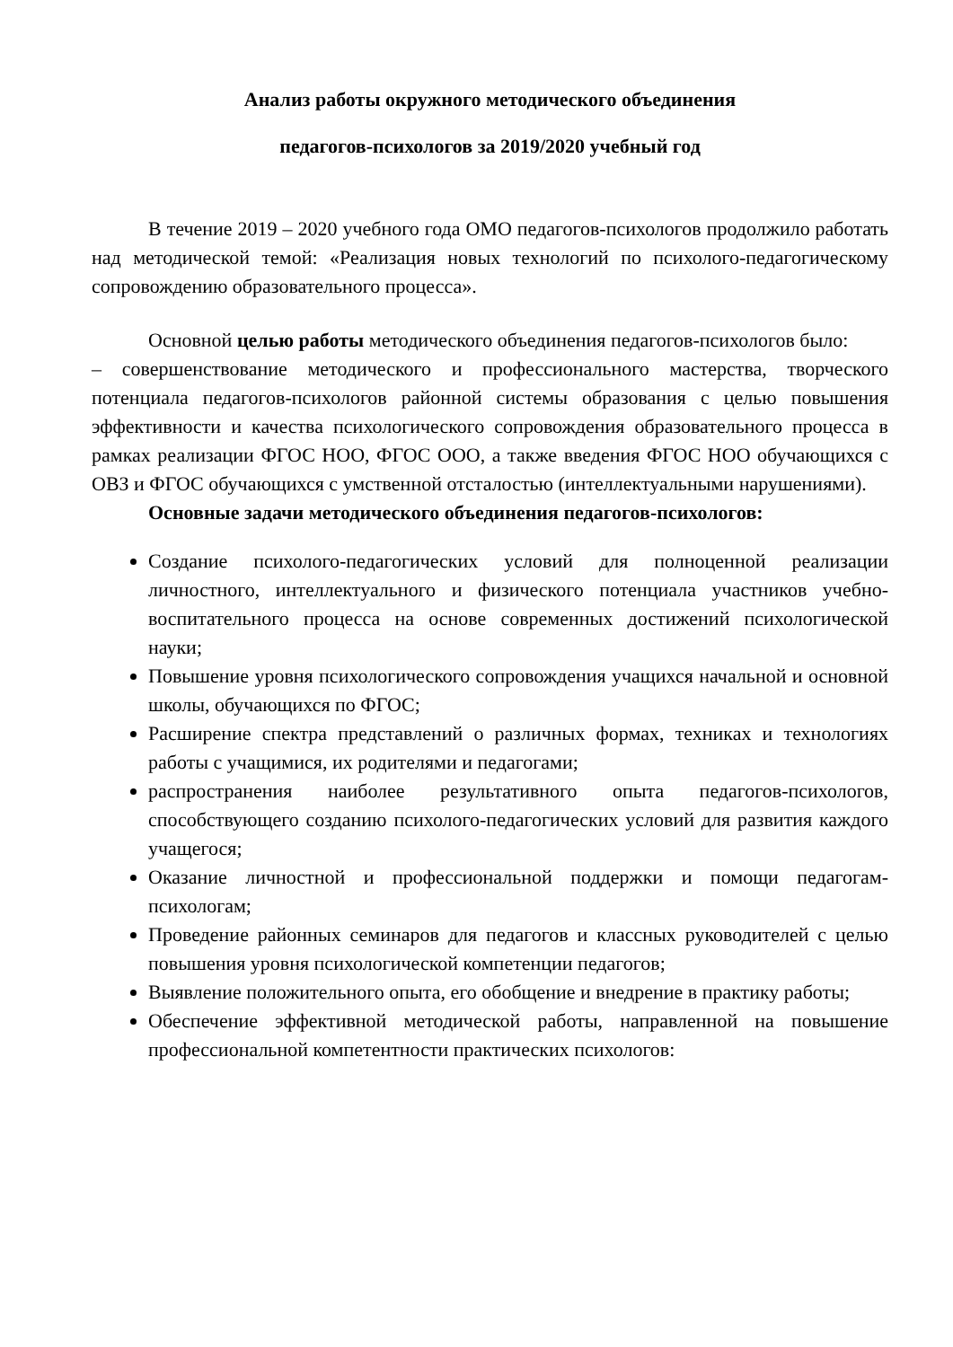Анализ работы окружного методического объединения
педагогов-психологов за 2019/2020 учебный год
В течение 2019 – 2020 учебного года ОМО педагогов-психологов продолжило работать над методической темой: «Реализация новых технологий по психолого-педагогическому сопровождению образовательного процесса».
Основной целью работы методического объединения педагогов-психологов было:
– совершенствование методического и профессионального мастерства, творческого потенциала педагогов-психологов районной системы образования с целью повышения эффективности и качества психологического сопровождения образовательного процесса в рамках реализации ФГОС НОО, ФГОС ООО, а также введения ФГОС НОО обучающихся с ОВЗ и ФГОС обучающихся с умственной отсталостью (интеллектуальными нарушениями).
Основные задачи методического объединения педагогов-психологов:
Создание психолого-педагогических условий для полноценной реализации личностного, интеллектуального и физического потенциала участников учебно-воспитательного процесса на основе современных достижений психологической науки;
Повышение уровня психологического сопровождения учащихся начальной и основной школы, обучающихся по ФГОС;
Расширение спектра представлений о различных формах, техниках и технологиях работы с учащимися, их родителями и педагогами;
распространения наиболее результативного опыта педагогов-психологов, способствующего созданию психолого-педагогических условий для развития каждого учащегося;
Оказание личностной и профессиональной поддержки и помощи педагогам-психологам;
Проведение районных семинаров для педагогов и классных руководителей с целью повышения уровня психологической компетенции педагогов;
Выявление положительного опыта, его обобщение и внедрение в практику работы;
Обеспечение эффективной методической работы, направленной на повышение профессиональной компетентности практических психологов: